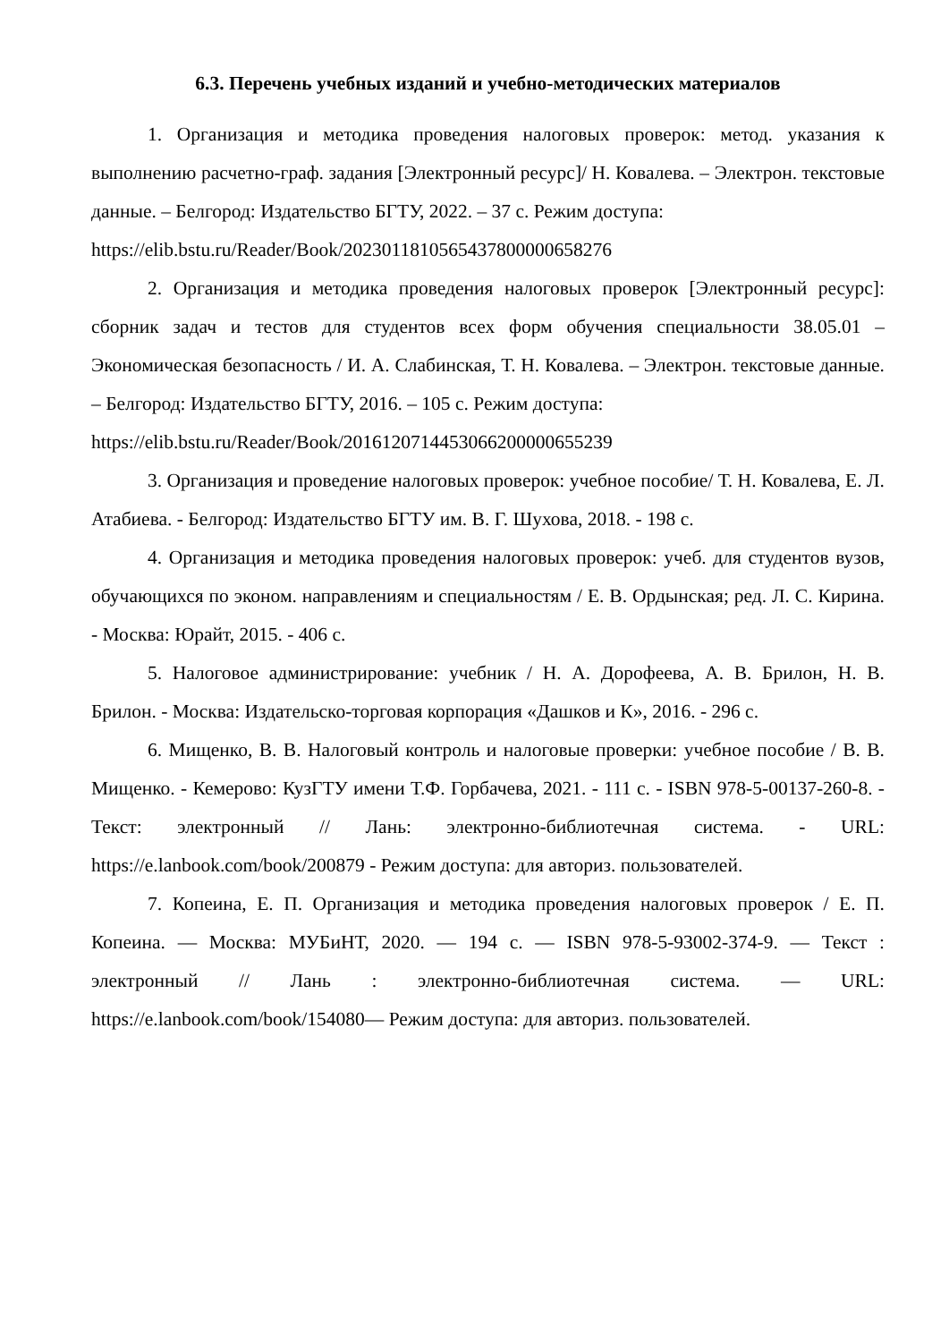6.3. Перечень учебных изданий и учебно-методических материалов
1. Организация и методика проведения налоговых проверок: метод. указания к выполнению расчетно-граф. задания [Электронный ресурс]/ Н. Ковалева. – Электрон. текстовые данные. – Белгород: Издательство БГТУ, 2022. – 37 с. Режим доступа:
https://elib.bstu.ru/Reader/Book/2023011810565437800000658276
2. Организация и методика проведения налоговых проверок [Электронный ресурс]: сборник задач и тестов для студентов всех форм обучения специальности 38.05.01 – Экономическая безопасность / И. А. Слабинская, Т. Н. Ковалева. – Электрон. текстовые данные. – Белгород: Издательство БГТУ, 2016. – 105 с. Режим доступа:
https://elib.bstu.ru/Reader/Book/2016120714453066200000655239
3. Организация и проведение налоговых проверок: учебное пособие/ Т. Н. Ковалева, Е. Л. Атабиева. - Белгород: Издательство БГТУ им. В. Г. Шухова, 2018. - 198 с.
4. Организация и методика проведения налоговых проверок: учеб. для студентов вузов, обучающихся по эконом. направлениям и специальностям / Е. В. Ордынская; ред. Л. С. Кирина. - Москва: Юрайт, 2015. - 406 с.
5. Налоговое администрирование: учебник / Н. А. Дорофеева, А. В. Брилон, Н. В. Брилон. - Москва: Издательско-торговая корпорация «Дашков и К», 2016. - 296 с.
6. Мищенко, В. В. Налоговый контроль и налоговые проверки: учебное пособие / В. В. Мищенко. - Кемерово: КузГТУ имени Т.Ф. Горбачева, 2021. - 111 с. - ISBN 978-5-00137-260-8. - Текст: электронный // Лань: электронно-библиотечная система. - URL: https://e.lanbook.com/book/200879 - Режим доступа: для авториз. пользователей.
7. Копеина, Е. П. Организация и методика проведения налоговых проверок / Е. П. Копеина. — Москва: МУБиНТ, 2020. — 194 с. — ISBN 978-5-93002-374-9. — Текст : электронный // Лань : электронно-библиотечная система. — URL: https://e.lanbook.com/book/154080— Режим доступа: для авториз. пользователей.